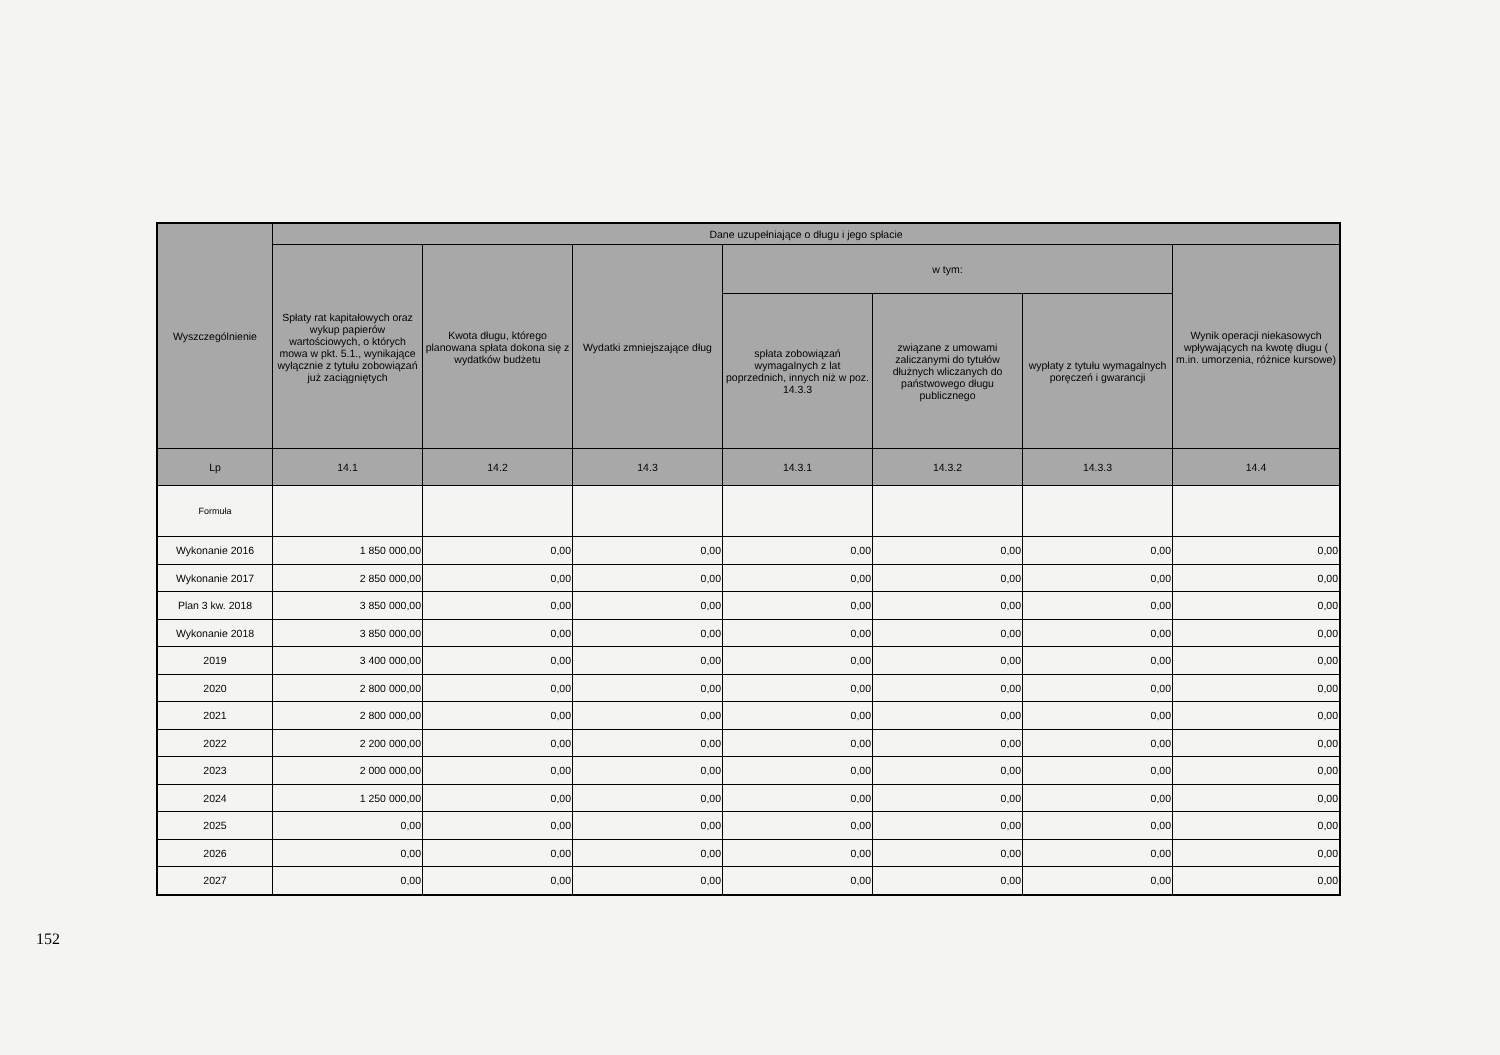| Wyszczególnienie | Dane uzupełniające o długu i jego spłacie | | | | | | |
| --- | --- | --- | --- | --- | --- | --- | --- |
| | Spłaty rat kapitałowych oraz wykup papierów wartościowych, o których mowa w pkt. 5.1., wynikające wyłącznie z tytułu zobowiązań już zaciągniętych | Kwota długu, którego planowana spłata dokona się z wydatków budżetu | Wydatki zmniejszające dług | w tym: | | | Wynik operacji niekasowych wpływających na kwotę długu ( m.in. umorzenia, różnice kursowe) |
| | | | | spłata zobowiązań wymagalnych z lat poprzednich, innych niż w poz. 14.3.3 | związane z umowami zaliczanymi do tytułów dłużnych wliczanych do państwowego długu publicznego | wypłaty z tytułu wymagalnych poręczeń i gwarancji | |
| Lp | 14.1 | 14.2 | 14.3 | 14.3.1 | 14.3.2 | 14.3.3 | 14.4 |
| Formuła | | | | | | | |
| Wykonanie 2016 | 1 850 000,00 | 0,00 | 0,00 | 0,00 | 0,00 | 0,00 | 0,00 |
| Wykonanie 2017 | 2 850 000,00 | 0,00 | 0,00 | 0,00 | 0,00 | 0,00 | 0,00 |
| Plan 3 kw. 2018 | 3 850 000,00 | 0,00 | 0,00 | 0,00 | 0,00 | 0,00 | 0,00 |
| Wykonanie 2018 | 3 850 000,00 | 0,00 | 0,00 | 0,00 | 0,00 | 0,00 | 0,00 |
| 2019 | 3 400 000,00 | 0,00 | 0,00 | 0,00 | 0,00 | 0,00 | 0,00 |
| 2020 | 2 800 000,00 | 0,00 | 0,00 | 0,00 | 0,00 | 0,00 | 0,00 |
| 2021 | 2 800 000,00 | 0,00 | 0,00 | 0,00 | 0,00 | 0,00 | 0,00 |
| 2022 | 2 200 000,00 | 0,00 | 0,00 | 0,00 | 0,00 | 0,00 | 0,00 |
| 2023 | 2 000 000,00 | 0,00 | 0,00 | 0,00 | 0,00 | 0,00 | 0,00 |
| 2024 | 1 250 000,00 | 0,00 | 0,00 | 0,00 | 0,00 | 0,00 | 0,00 |
| 2025 | 0,00 | 0,00 | 0,00 | 0,00 | 0,00 | 0,00 | 0,00 |
| 2026 | 0,00 | 0,00 | 0,00 | 0,00 | 0,00 | 0,00 | 0,00 |
| 2027 | 0,00 | 0,00 | 0,00 | 0,00 | 0,00 | 0,00 | 0,00 |
152